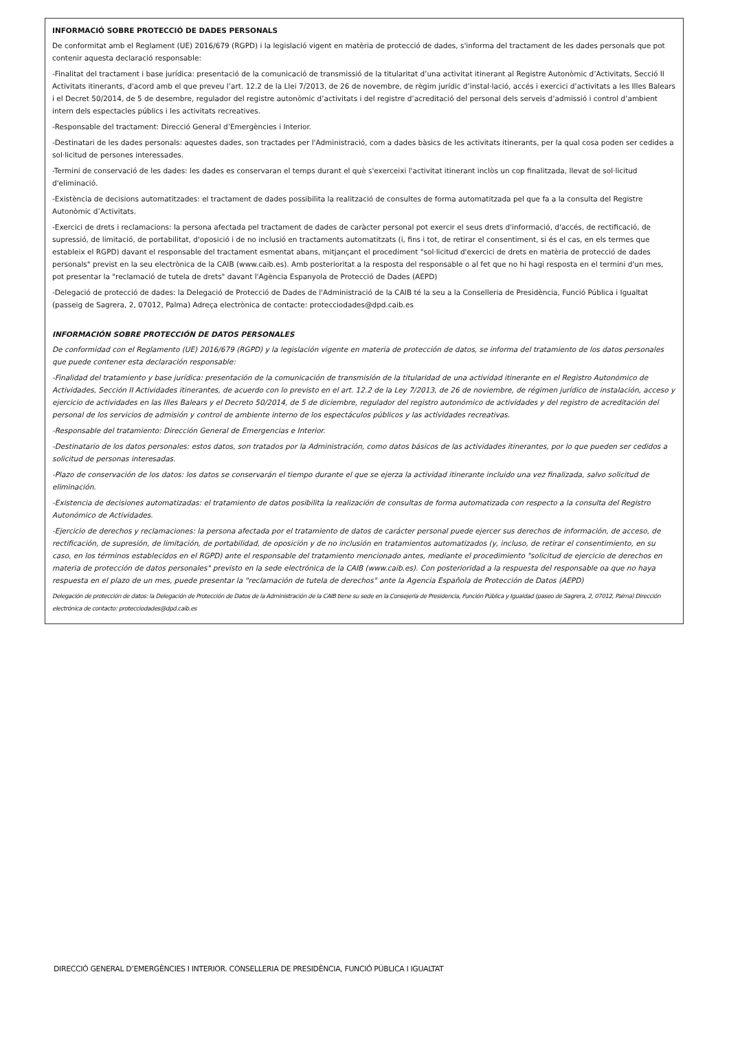INFORMACIÓ SOBRE PROTECCIÓ DE DADES PERSONALS
De conformitat amb el Reglament (UE) 2016/679 (RGPD) i la legislació vigent en matèria de protecció de dades, s'informa del tractament de les dades personals que pot contenir aquesta declaració responsable:
-Finalitat del tractament i base jurídica: presentació de la comunicació de transmissió de la titularitat d’una activitat itinerant al Registre Autonòmic d’Activitats, Secció II Activitats itinerants, d'acord amb el que preveu l’art. 12.2 de la Llei 7/2013, de 26 de novembre, de règim jurídic d’instal·lació, accés i exercici d’activitats a les Illes Balears i el Decret 50/2014, de 5 de desembre, regulador del registre autonòmic d’activitats i del registre d’acreditació del personal dels serveis d’admissió i control d’ambient intern dels espectacles públics i les activitats recreatives.
-Responsable del tractament: Direcció General d’Emergències i Interior.
-Destinatari de les dades personals: aquestes dades, son tractades per l'Administració, com a dades bàsics de les activitats itinerants, per la qual cosa poden ser cedides a sol·licitud de persones interessades.
-Termini de conservació de les dades: les dades es conservaran el temps durant el què s'exerceixi l'activitat itinerant inclòs un cop finalitzada, llevat de sol·licitud d'eliminació.
-Existència de decisions automatitzades: el tractament de dades possibilita la realització de consultes de forma automatitzada pel que fa a la consulta del Registre Autonòmic d’Activitats.
-Exercici de drets i reclamacions: la persona afectada pel tractament de dades de caràcter personal pot exercir el seus drets d'informació, d'accés, de rectificació, de supressió, de limitació, de portabilitat, d'oposició i de no inclusió en tractaments automatitzats (i, fins i tot, de retirar el consentiment, si és el cas, en els termes que estableix el RGPD) davant el responsable del tractament esmentat abans, mitjançant el procediment "sol·licitud d'exercici de drets en matèria de protecció de dades personals" previst en la seu electrònica de la CAIB (www.caib.es). Amb posterioritat a la resposta del responsable o al fet que no hi hagi resposta en el termini d'un mes, pot presentar la "reclamació de tutela de drets" davant l'Agència Espanyola de Protecció de Dades (AEPD)
-Delegació de protecció de dades: la Delegació de Protecció de Dades de l'Administració de la CAIB té la seu a la Conselleria de Presidència, Funció Pública i Igualtat (passeig de Sagrera, 2, 07012, Palma) Adreça electrònica de contacte: protecciodades@dpd.caib.es
INFORMACIÓN SOBRE PROTECCIÓN DE DATOS PERSONALES
De conformidad con el Reglamento (UE) 2016/679 (RGPD) y la legislación vigente en materia de protección de datos, se informa del tratamiento de los datos personales que puede contener esta declaración responsable:
-Finalidad del tratamiento y base jurídica: presentación de la comunicación de transmisión de la titularidad de una actividad itinerante en el Registro Autonómico de Actividades, Sección II Actividades itinerantes, de acuerdo con lo previsto en el art. 12.2 de la Ley 7/2013, de 26 de noviembre, de régimen jurídico de instalación, acceso y ejercicio de actividades en las Illes Balears y el Decreto 50/2014, de 5 de diciembre, regulador del registro autonómico de actividades y del registro de acreditación del personal de los servicios de admisión y control de ambiente interno de los espectáculos públicos y las actividades recreativas.
-Responsable del tratamiento: Dirección General de Emergencias e Interior.
-Destinatario de los datos personales: estos datos, son tratados por la Administración, como datos básicos de las actividades itinerantes, por lo que pueden ser cedidos a solicitud de personas interesadas.
-Plazo de conservación de los datos: los datos se conservarán el tiempo durante el que se ejerza la actividad itinerante incluido una vez finalizada, salvo solicitud de eliminación.
-Existencia de decisiones automatizadas: el tratamiento de datos posibilita la realización de consultas de forma automatizada con respecto a la consulta del Registro Autonómico de Actividades.
-Ejercicio de derechos y reclamaciones: la persona afectada por el tratamiento de datos de carácter personal puede ejercer sus derechos de información, de acceso, de rectificación, de supresión, de limitación, de portabilidad, de oposición y de no inclusión en tratamientos automatizados (y, incluso, de retirar el consentimiento, en su caso, en los términos establecidos en el RGPD) ante el responsable del tratamiento mencionado antes, mediante el procedimiento "solicitud de ejercicio de derechos en materia de protección de datos personales" previsto en la sede electrónica de la CAIB (www.caib.es). Con posterioridad a la respuesta del responsable oa que no haya respuesta en el plazo de un mes, puede presentar la "reclamación de tutela de derechos" ante la Agencia Española de Protección de Datos (AEPD)
Delegación de protección de datos: la Delegación de Protección de Datos de la Administración de la CAIB tiene su sede en la Consejería de Presidencia, Función Pública y Igualdad (paseo de Sagrera, 2, 07012, Palma) Dirección electrónica de contacto: protecciodades@dpd.caib.es
DIRECCIÓ GENERAL D’EMERGÈNCIES I INTERIOR. CONSELLERIA DE PRESIDÈNCIA, FUNCIÓ PÚBLICA I IGUALTAT